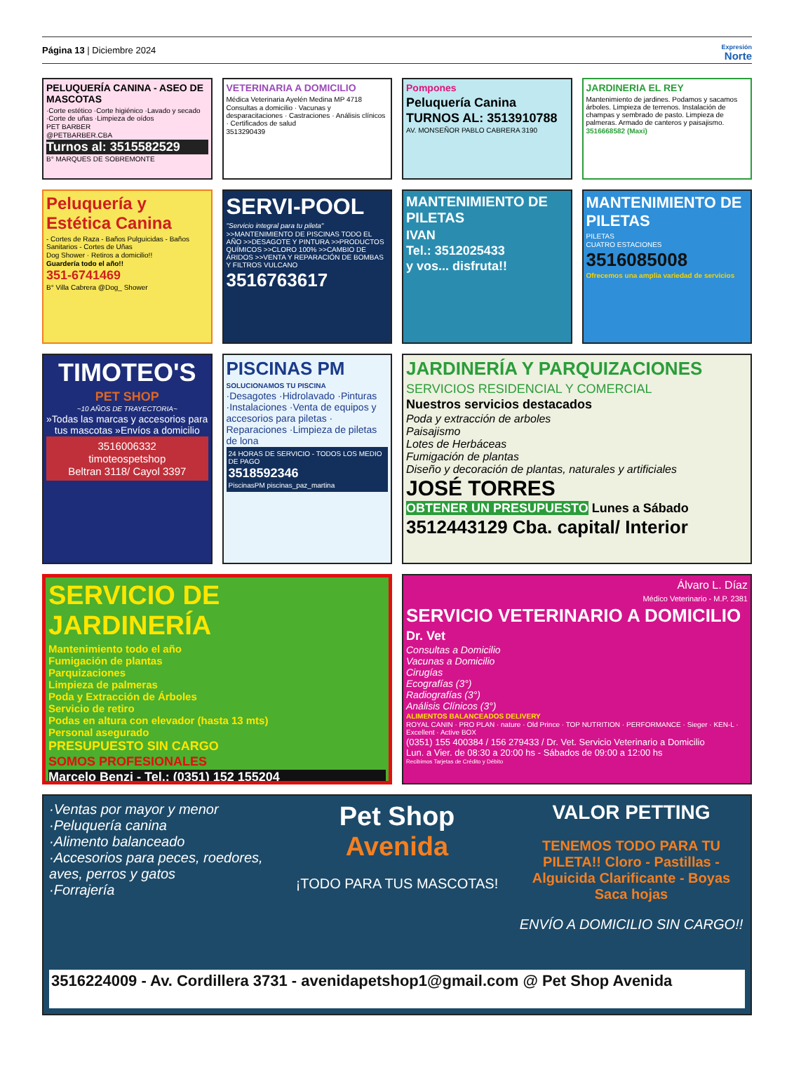Página 13 | Diciembre 2024
Expresión
Norte
PELUQUERÍA CANINA - ASEO DE MASCOTAS
·Corte estético ·Corte higiénico ·Lavado y secado ·Corte de uñas ·Limpieza de oídos
PET BARBER
@PETBARBER.CBA
Turnos al: 3515582529
B° MARQUES DE SOBREMONTE
VETERINARIA A DOMICILIO
Médica Veterinaria Ayelén Medina MP 4718
Consultas a domicilio · Vacunas y desparacitaciones · Castraciones · Análisis clínicos · Certificados de salud
3513290439
Pompones
Peluquería Canina
TURNOS AL: 3513910788
AV. MONSEÑOR PABLO CABRERA 3190
JARDINERIA EL REY
Mantenimiento de jardines. Podamos y sacamos árboles. Limpieza de terrenos. Instalación de champas y sembrado de pasto. Limpieza de palmeras. Armado de canteros y paisajismo.
3516668582 (Maxi)
Peluquería y Estética Canina
- Cortes de Raza - Baños Pulguicidas - Baños Sanitarios - Cortes de Uñas
Dog Shower · Retiros a domicilio!!
Guardería todo el año!!
351-6741469
B° Villa Cabrera @Dog_ Shower
SERVI-POOL
"Servicio integral para tu pileta"
>>MANTENIMIENTO DE PISCINAS TODO EL AÑO >>DESAGOTE Y PINTURA >>PRODUCTOS QUÍMICOS >>CLORO 100% >>CAMBIO DE ÁRIDOS >>VENTA Y REPARACIÓN DE BOMBAS Y FILTROS VULCANO
3516763617
MANTENIMIENTO DE PILETAS
IVAN
Tel.: 3512025433
y vos... disfruta!!
MANTENIMIENTO DE PILETAS
PILETAS
CUATRO ESTACIONES
3516085008
Ofrecemos una amplia variedad de servicios
TIMOTEO'S
PET SHOP
~10 AÑOS DE TRAYECTORIA~
»Todas las marcas y accesorios para tus mascotas »Envíos a domicilio
3516006332
timoteospetshop
Beltran 3118/ Cayol 3397
PISCINAS PM
SOLUCIONAMOS TU PISCINA
·Desagotes ·Hidrolavado ·Pinturas ·Instalaciones ·Venta de equipos y accesorios para piletas · Reparaciones ·Limpieza de piletas de lona
24 HORAS DE SERVICIO - TODOS LOS MEDIO DE PAGO
3518592346
PiscinasPM piscinas_paz_martina
JARDINERÍA Y PARQUIZACIONES
SERVICIOS RESIDENCIAL Y COMERCIAL
Nuestros servicios destacados
Poda y extracción de arboles
Paisajismo
Lotes de Herbáceas
Fumigación de plantas
Diseño y decoración de plantas, naturales y artificiales
JOSÉ TORRES
OBTENER UN PRESUPUESTO Lunes a Sábado
3512443129 Cba. capital/ Interior
SERVICIO DE JARDINERÍA
Mantenimiento todo el año
Fumigación de plantas
Parquizaciones
Limpieza de palmeras
Poda y Extracción de Árboles
Servicio de retiro
Podas en altura con elevador (hasta 13 mts)
Personal asegurado
PRESUPUESTO SIN CARGO
SOMOS PROFESIONALES
Marcelo Benzi - Tel.: (0351) 152 155204
Álvaro L. Díaz
Médico Veterinario - M.P. 2381
SERVICIO VETERINARIO A DOMICILIO
Dr. Vet
Consultas a Domicilio
Vacunas a Domicilio
Cirugías
Ecografías (3°)
Radiografías (3°)
Análisis Clínicos (3°)
ALIMENTOS BALANCEADOS DELIVERY
ROYAL CANIN · PRO PLAN · nature · Old Prince · TOP NUTRITION · PERFORMANCE · Sieger · KEN-L · Excellent · Active BOX
(0351) 155 400384 / 156 279433 / Dr. Vet. Servicio Veterinario a Domicilio
Lun. a Vier. de 08:30 a 20:00 hs - Sábados de 09:00 a 12:00 hs
Recibimos Tarjetas de Crédito y Débito
·Ventas por mayor y menor
·Peluquería canina
·Alimento balanceado
·Accesorios para peces, roedores, aves, perros y gatos
·Forrajería
Pet Shop
Avenida
¡TODO PARA TUS MASCOTAS!
VALOR PETTING
TENEMOS TODO PARA TU PILETA!! Cloro - Pastillas - Alguicida Clarificante - Boyas Saca hojas
ENVÍO A DOMICILIO SIN CARGO!!
3516224009 - Av. Cordillera 3731 - avenidapetshop1@gmail.com @ Pet Shop Avenida